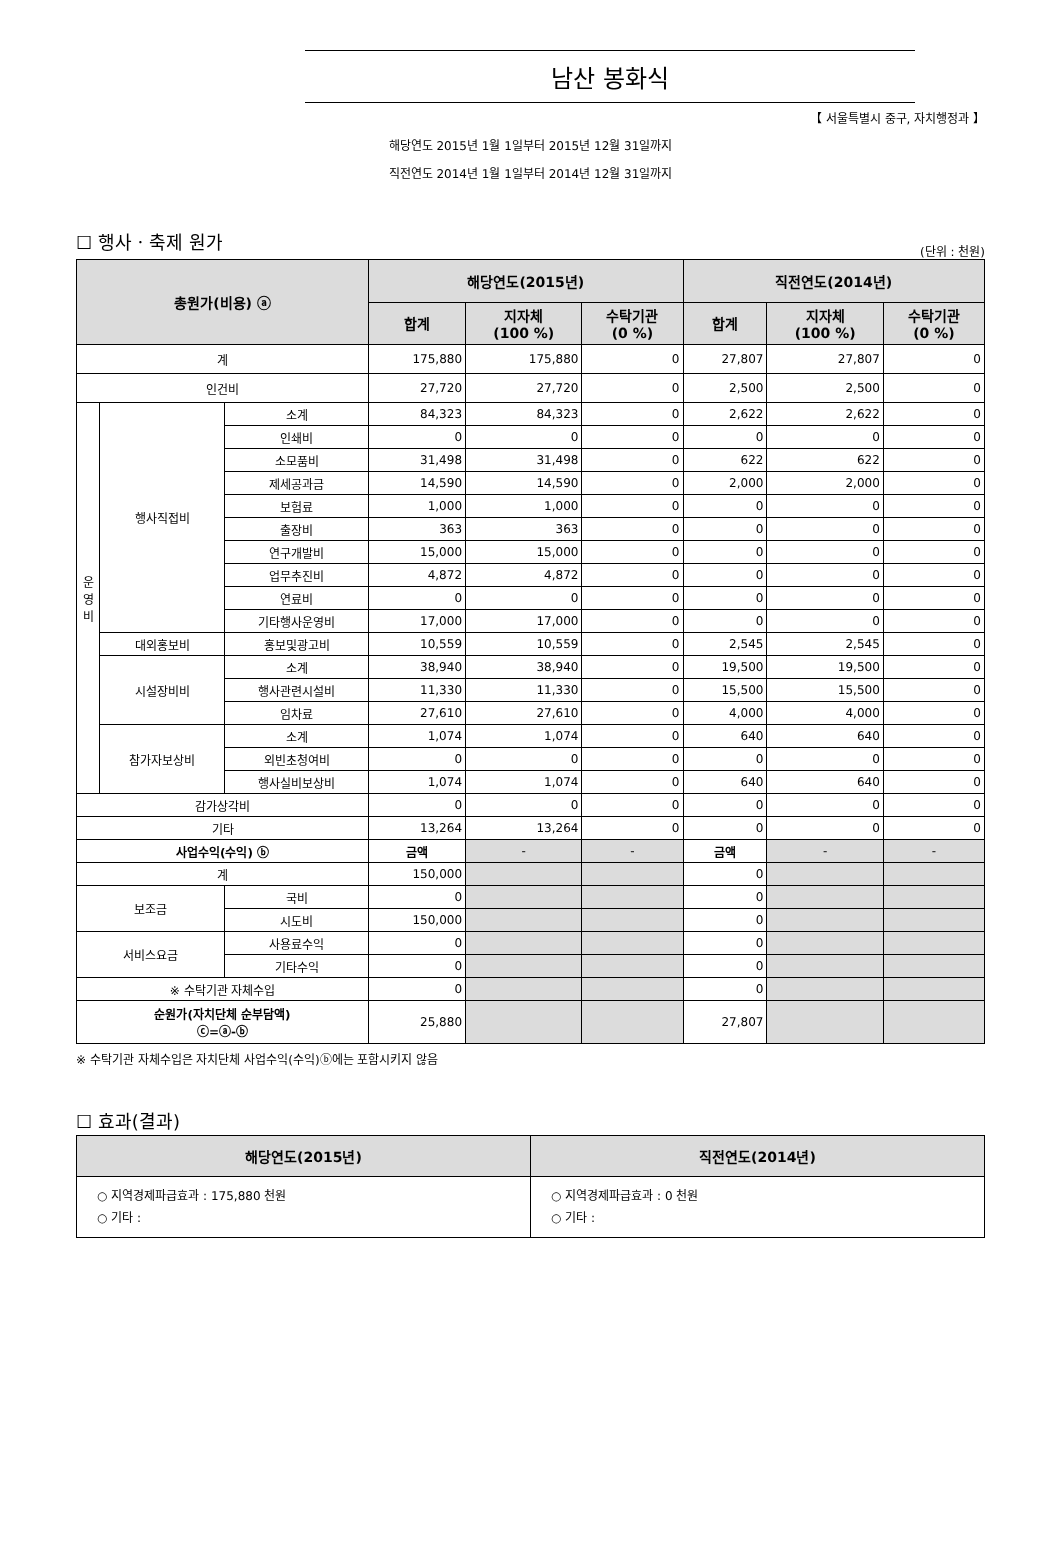남산 봉화식
【 서울특별시 중구, 자치행정과 】
해당연도 2015년 1월 1일부터 2015년 12월 31일까지
직전연도 2014년 1월 1일부터 2014년 12월 31일까지
☐ 행사ㆍ축제 원가
(단위 : 천원)
| 총원가(비용) ⓐ | | | 해당연도(2015년) | | | 직전연도(2014년) | | |
| --- | --- | --- | --- | --- | --- | --- | --- | --- |
| | | | 합계 | 지자체 (100 %) | 수탁기관 (0 %) | 합계 | 지자체 (100 %) | 수탁기관 (0 %) |
| 계 | | | 175,880 | 175,880 | 0 | 27,807 | 27,807 | 0 |
| 인건비 | | | 27,720 | 27,720 | 0 | 2,500 | 2,500 | 0 |
| 운 영 비 | 행사직접비 | 소계 | 84,323 | 84,323 | 0 | 2,622 | 2,622 | 0 |
| | | 인쇄비 | 0 | 0 | 0 | 0 | 0 | 0 |
| | | 소모품비 | 31,498 | 31,498 | 0 | 622 | 622 | 0 |
| | | 제세공과금 | 14,590 | 14,590 | 0 | 2,000 | 2,000 | 0 |
| | | 보험료 | 1,000 | 1,000 | 0 | 0 | 0 | 0 |
| | | 출장비 | 363 | 363 | 0 | 0 | 0 | 0 |
| | | 연구개발비 | 15,000 | 15,000 | 0 | 0 | 0 | 0 |
| | | 업무추진비 | 4,872 | 4,872 | 0 | 0 | 0 | 0 |
| | | 연료비 | 0 | 0 | 0 | 0 | 0 | 0 |
| | | 기타행사운영비 | 17,000 | 17,000 | 0 | 0 | 0 | 0 |
| | 대외홍보비 | 홍보및광고비 | 10,559 | 10,559 | 0 | 2,545 | 2,545 | 0 |
| | 시설장비비 | 소계 | 38,940 | 38,940 | 0 | 19,500 | 19,500 | 0 |
| | | 행사관련시설비 | 11,330 | 11,330 | 0 | 15,500 | 15,500 | 0 |
| | | 임차료 | 27,610 | 27,610 | 0 | 4,000 | 4,000 | 0 |
| | 참가자보상비 | 소계 | 1,074 | 1,074 | 0 | 640 | 640 | 0 |
| | | 외빈초청여비 | 0 | 0 | 0 | 0 | 0 | 0 |
| | | 행사실비보상비 | 1,074 | 1,074 | 0 | 640 | 640 | 0 |
| 감가상각비 | | | 0 | 0 | 0 | 0 | 0 | 0 |
| 기타 | | | 13,264 | 13,264 | 0 | 0 | 0 | 0 |
| 사업수익(수익) ⓑ | | | 금액 | - | - | 금액 | - | - |
| 계 | | | 150,000 | | | 0 | | |
| 보조금 | | 국비 | 0 | | | 0 | | |
| | | 시도비 | 150,000 | | | 0 | | |
| 서비스요금 | | 사용료수익 | 0 | | | 0 | | |
| | | 기타수익 | 0 | | | 0 | | |
| ※ 수탁기관 자체수입 | | | 0 | | | 0 | | |
| 순원가(자치단체 순부담액) ⓒ=ⓐ-ⓑ | | | 25,880 | | | 27,807 | | |
※ 수탁기관 자체수입은 자치단체 사업수익(수익)ⓑ에는 포함시키지 않음
☐ 효과(결과)
| 해당연도(2015년) | 직전연도(2014년) |
| --- | --- |
| ○ 지역경제파급효과 : 175,880 천원 ○ 기타 : | ○ 지역경제파급효과 : 0 천원 ○ 기타 : |